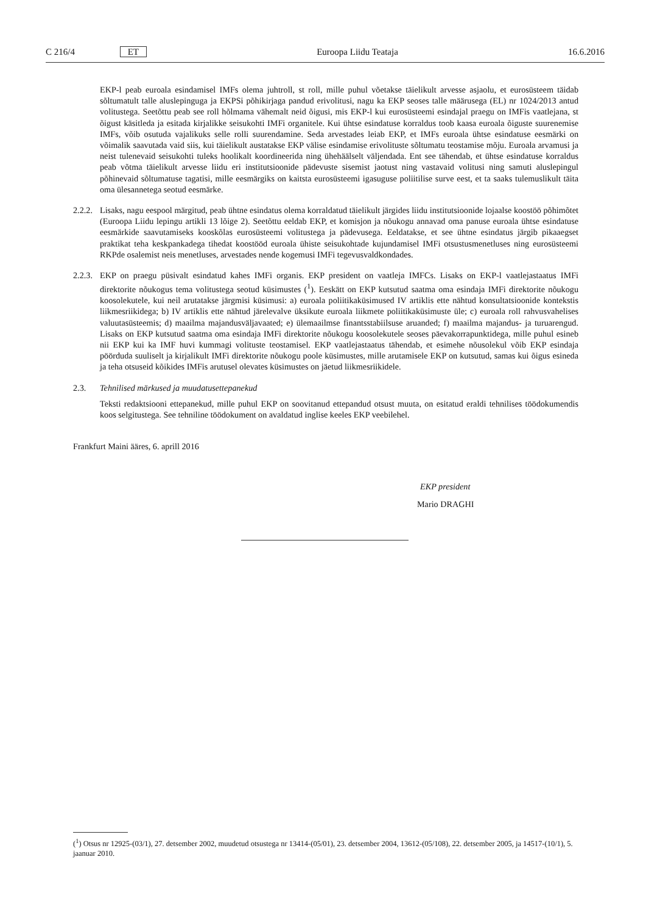C 216/4 ET Euroopa Liidu Teataja 16.6.2016
EKP-l peab euroala esindamisel IMFs olema juhtroll, st roll, mille puhul võetakse täielikult arvesse asjaolu, et eurosüsteem täidab sõltumatult talle aluslepinguga ja EKPSi põhikirjaga pandud erivolitusi, nagu ka EKP seoses talle määrusega (EL) nr 1024/2013 antud volitustega. Seetõttu peab see roll hõlmama vähemalt neid õigusi, mis EKP-l kui eurosüsteemi esindajal praegu on IMFis vaatlejana, st õigust käsitleda ja esitada kirjalikke seisukohti IMFi organitele. Kui ühtse esindatuse korraldus toob kaasa euroala õiguste suurenemise IMFs, võib osutuda vajalikuks selle rolli suurendamine. Seda arvestades leiab EKP, et IMFs euroala ühtse esindatuse eesmärki on võimalik saavutada vaid siis, kui täielikult austatakse EKP välise esindamise erivolituste sõltumatu teostamise mõju. Euroala arvamusi ja neist tulenevaid seisukohti tuleks hoolikalt koordineerida ning ühehäälselt väljendada. Ent see tähendab, et ühtse esindatuse korraldus peab võtma täielikult arvesse liidu eri institutsioonide pädevuste sisemist jaotust ning vastavaid volitusi ning samuti aluslepingul põhinevaid sõltumatuse tagatisi, mille eesmärgiks on kaitsta eurosüsteemi igasuguse poliitilise surve eest, et ta saaks tulemuslikult täita oma ülesannetega seotud eesmärke.
2.2.2.
Lisaks, nagu eespool märgitud, peab ühtne esindatus olema korraldatud täielikult järgides liidu institutsioonide lojaalse koostöö põhimõtet (Euroopa Liidu lepingu artikli 13 lõige 2). Seetõttu eeldab EKP, et komisjon ja nõukogu annavad oma panuse euroala ühtse esindatuse eesmärkide saavutamiseks kooskõlas eurosüsteemi volitustega ja pädevusega. Eeldatakse, et see ühtne esindatus järgib pikaaegset praktikat teha keskpankadega tihedat koostööd euroala ühiste seisukohtade kujundamisel IMFi otsustusmenetluses ning eurosüsteemi RKPde osalemist neis menetluses, arvestades nende kogemusi IMFi tegevusvaldkondades.
2.2.3.
EKP on praegu püsivalt esindatud kahes IMFi organis. EKP president on vaatleja IMFCs. Lisaks on EKP-l vaatlejastaatus IMFi direktorite nõukogus tema volitustega seotud küsimustes (<sup>1</sup>). Eeskätt on EKP kutsutud saatma oma esindaja IMFi direktorite nõukogu koosolekutele, kui neil arutatakse järgmisi küsimusi: a) euroala poliitikaküsimused IV artiklis ette nähtud konsultatsioonide kontekstis liikmesriikidega; b) IV artiklis ette nähtud järelevalve üksikute euroala liikmete poliitikaküsimuste üle; c) euroala roll rahvusvahelises valuutasüsteemis; d) maailma majandusväljavaated; e) ülemaailmse finantsstabiilsuse aruanded; f) maailma majandus- ja turuarengud. Lisaks on EKP kutsutud saatma oma esindaja IMFi direktorite nõukogu koosolekutele seoses päevakorrapunktidega, mille puhul esineb nii EKP kui ka IMF huvi kummagi volituste teostamisel. EKP vaatlejastaatus tähendab, et esimehe nõusolekul võib EKP esindaja pöörduda suuliselt ja kirjalikult IMFi direktorite nõukogu poole küsimustes, mille arutamisele EKP on kutsutud, samas kui õigus esineda ja teha otsuseid kõikides IMFis arutusel olevates küsimustes on jäetud liikmesriikidele.
2.3. Tehnilised märkused ja muudatusettepanekud
Teksti redaktsiooni ettepanekud, mille puhul EKP on soovitanud ettepandud otsust muuta, on esitatud eraldi tehnilises töödokumendis koos selgitustega. See tehniline töödokument on avaldatud inglise keeles EKP veebilehel.
Frankfurt Maini ääres, 6. aprill 2016
EKP president
Mario DRAGHI
(<sup>1</sup>) Otsus nr 12925-(03/1), 27. detsember 2002, muudetud otsustega nr 13414-(05/01), 23. detsember 2004, 13612-(05/108), 22. detsember 2005, ja 14517-(10/1), 5. jaanuar 2010.